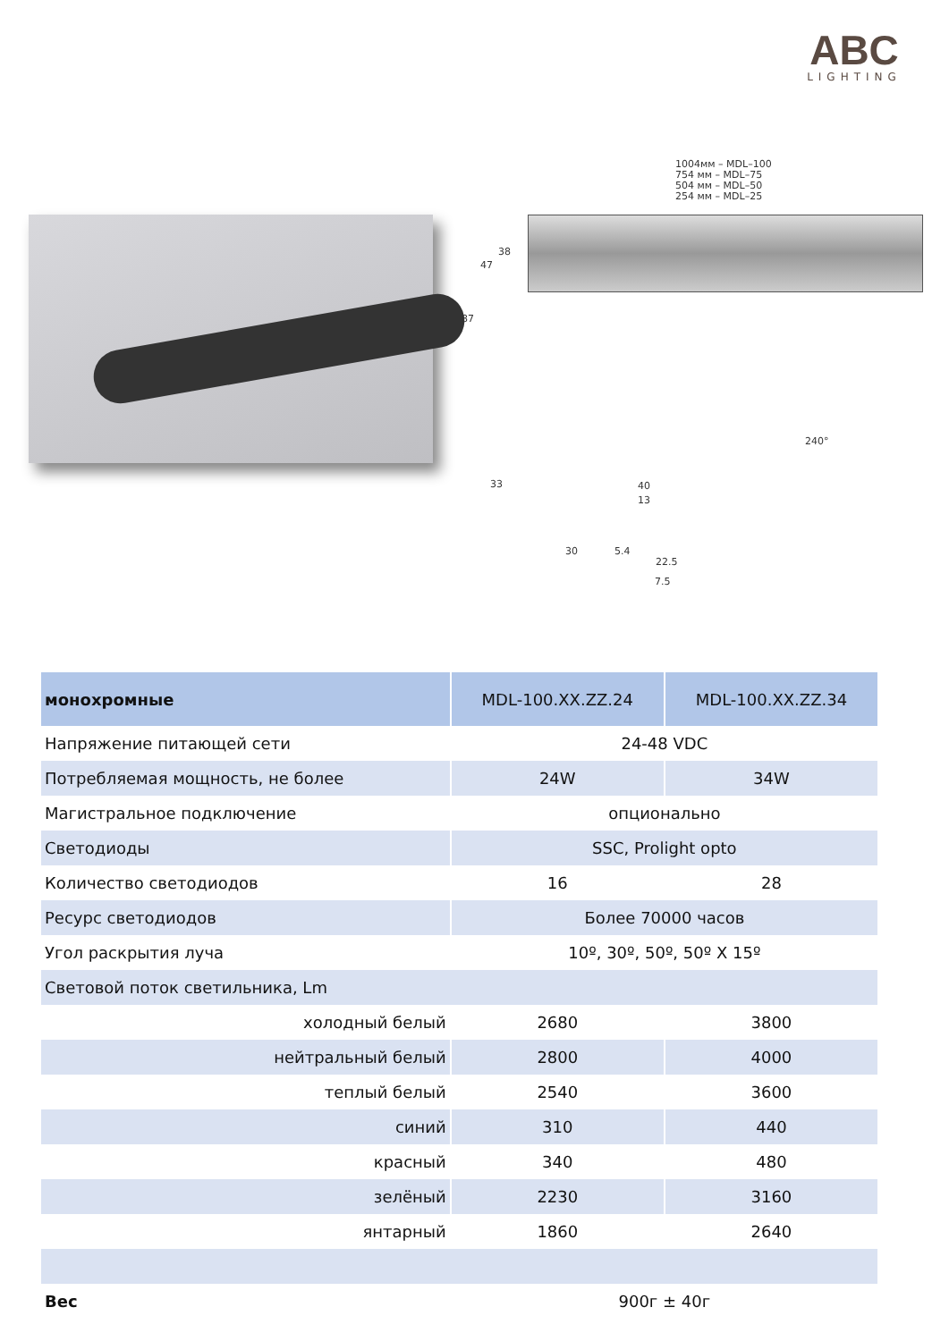ABC
LIGHTING
1004мм – MDL–100
754 мм – MDL–75
504 мм – MDL–50
254 мм – MDL–25
38
47
87
240°
33 40
13
30 5.4
22.5
7.5
| монохромные | MDL-100.XX.ZZ.24 | MDL-100.XX.ZZ.34 |
| --- | --- | --- |
| Напряжение питающей сети | 24-48 VDC | |
| Потребляемая мощность, не более | 24W | 34W |
| Магистральное подключение | опционально | |
| Светодиоды | SSC, Prolight opto | |
| Количество светодиодов | 16 | 28 |
| Ресурс светодиодов | Более 70000 часов | |
| Угол раскрытия луча | 10º, 30º, 50º, 50º X 15º | |
| Световой поток светильника, Lm | | |
| холодный белый | 2680 | 3800 |
| нейтральный белый | 2800 | 4000 |
| теплый белый | 2540 | 3600 |
| синий | 310 | 440 |
| красный | 340 | 480 |
| зелёный | 2230 | 3160 |
| янтарный | 1860 | 2640 |
| Вес | 900г ± 40г | |